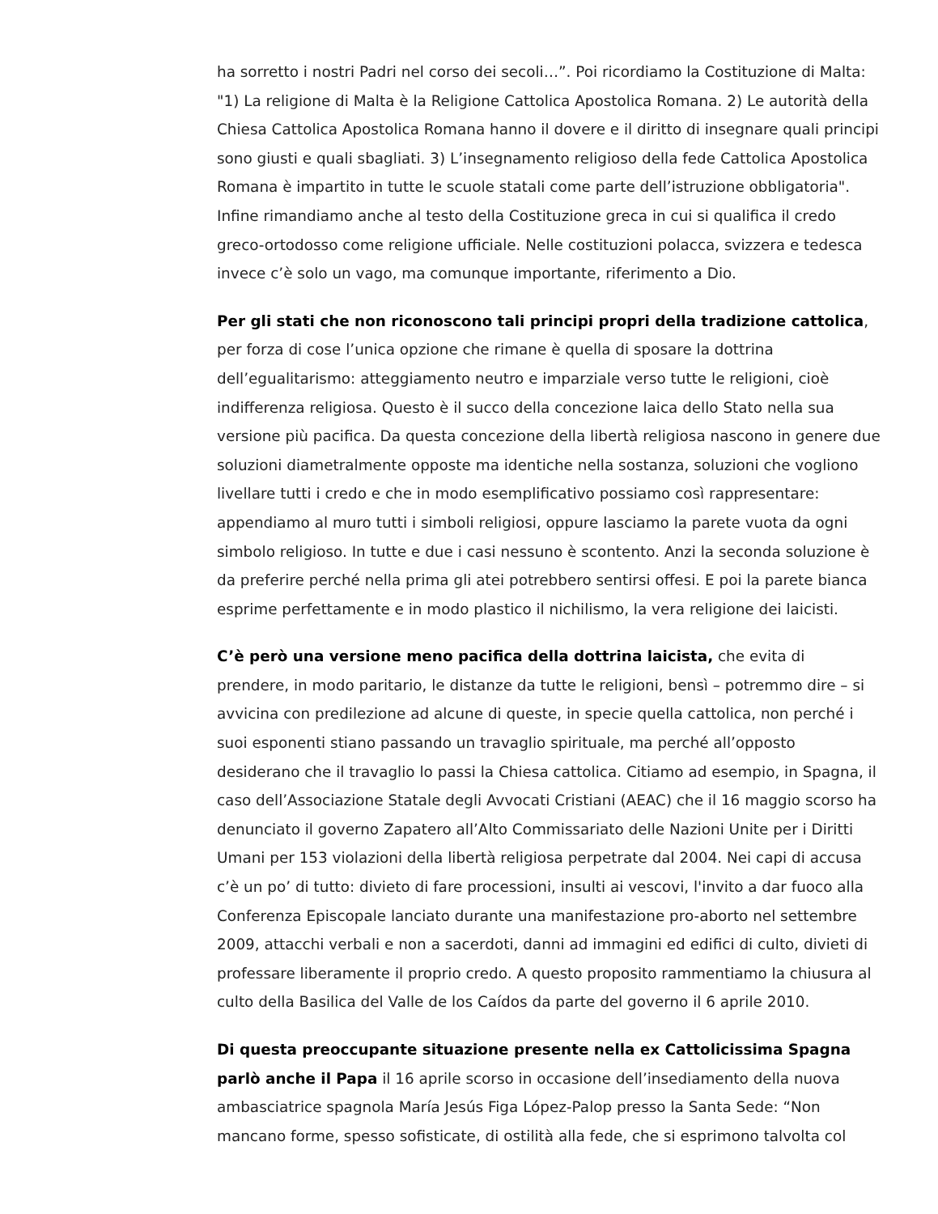ha sorretto i nostri Padri nel corso dei secoli…”. Poi ricordiamo la Costituzione di Malta: "1) La religione di Malta è la Religione Cattolica Apostolica Romana. 2) Le autorità della Chiesa Cattolica Apostolica Romana hanno il dovere e il diritto di insegnare quali principi sono giusti e quali sbagliati. 3) L’insegnamento religioso della fede Cattolica Apostolica Romana è impartito in tutte le scuole statali come parte dell’istruzione obbligatoria". Infine rimandiamo anche al testo della Costituzione greca in cui si qualifica il credo greco-ortodosso come religione ufficiale. Nelle costituzioni polacca, svizzera e tedesca invece c’è solo un vago, ma comunque importante, riferimento a Dio.
Per gli stati che non riconoscono tali principi propri della tradizione cattolica, per forza di cose l’unica opzione che rimane è quella di sposare la dottrina dell’egualitarismo: atteggiamento neutro e imparziale verso tutte le religioni, cioè indifferenza religiosa. Questo è il succo della concezione laica dello Stato nella sua versione più pacifica. Da questa concezione della libertà religiosa nascono in genere due soluzioni diametralmente opposte ma identiche nella sostanza, soluzioni che vogliono livellare tutti i credo e che in modo esemplificativo possiamo così rappresentare: appendiamo al muro tutti i simboli religiosi, oppure lasciamo la parete vuota da ogni simbolo religioso. In tutte e due i casi nessuno è scontento. Anzi la seconda soluzione è da preferire perché nella prima gli atei potrebbero sentirsi offesi. E poi la parete bianca esprime perfettamente e in modo plastico il nichilismo, la vera religione dei laicisti.
C’è però una versione meno pacifica della dottrina laicista, che evita di prendere, in modo paritario, le distanze da tutte le religioni, bensì – potremmo dire – si avvicina con predilezione ad alcune di queste, in specie quella cattolica, non perché i suoi esponenti stiano passando un travaglio spirituale, ma perché all’opposto desiderano che il travaglio lo passi la Chiesa cattolica. Citiamo ad esempio, in Spagna, il caso dell’Associazione Statale degli Avvocati Cristiani (AEAC) che il 16 maggio scorso ha denunciato il governo Zapatero all’Alto Commissariato delle Nazioni Unite per i Diritti Umani per 153 violazioni della libertà religiosa perpetrate dal 2004. Nei capi di accusa c’è un po’ di tutto: divieto di fare processioni, insulti ai vescovi, l'invito a dar fuoco alla Conferenza Episcopale lanciato durante una manifestazione pro-aborto nel settembre 2009, attacchi verbali e non a sacerdoti, danni ad immagini ed edifici di culto, divieti di professare liberamente il proprio credo. A questo proposito rammentiamo la chiusura al culto della Basilica del Valle de los Caídos da parte del governo il 6 aprile 2010.
Di questa preoccupante situazione presente nella ex Cattolicissima Spagna parlò anche il Papa il 16 aprile scorso in occasione dell’insediamento della nuova ambasciatrice spagnola María Jesús Figa López-Palop presso la Santa Sede: “Non mancano forme, spesso sofisticate, di ostilità alla fede, che si esprimono talvolta col